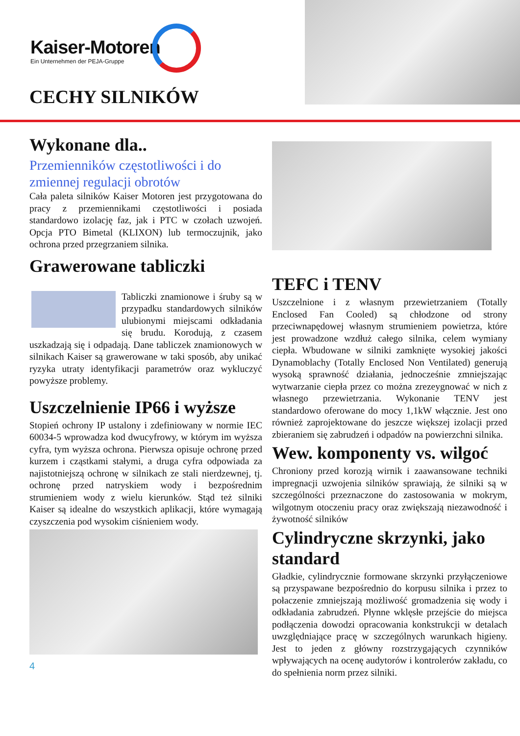Kaiser-Motoren
Ein Unternehmen der PEJA-Gruppe
CECHY SILNIKÓW
Wykonane dla..
Przemienników częstotliwości i do zmiennej regulacji obrotów
Cała paleta silników Kaiser Motoren jest przygotowana do pracy z przemiennikami częstotliwości i posiada standardowo izolację faz, jak i PTC w czołach uzwojeń. Opcja PTO Bimetal (KLIXON) lub termoczujnik, jako ochrona przed przegrzaniem silnika.
Grawerowane tabliczki
Tabliczki znamionowe i śruby są w przypadku standardowych silników ulubionymi miejscami odkładania się brudu. Korodują, z czasem uszkadzają się i odpadają. Dane tabliczek znamionowych w silnikach Kaiser są grawerowane w taki sposób, aby unikać ryzyka utraty identyfikacji parametrów oraz wykluczyć powyższe problemy.
Uszczelnienie IP66 i wyższe
Stopień ochrony IP ustalony i zdefiniowany w normie IEC 60034-5 wprowadza kod dwucyfrowy, w którym im wyższa cyfra, tym wyższa ochrona. Pierwsza opisuje ochronę przed kurzem i cząstkami stałymi, a druga cyfra odpowiada za najistotniejszą ochronę w silnikach ze stali nierdzewnej, tj. ochronę przed natryskiem wody i bezpośrednim strumieniem wody z wielu kierunków. Stąd też silniki Kaiser są idealne do wszystkich aplikacji, które wymagają czyszczenia pod wysokim ciśnieniem wody.
4
TEFC i TENV
Uszczelnione i z własnym przewietrzaniem (Totally Enclosed Fan Cooled) są chłodzone od strony przeciwnapędowej własnym strumieniem powietrza, które jest prowadzone wzdłuż całego silnika, celem wymiany ciepła. Wbudowane w silniki zamknięte wysokiej jakości Dynamoblachy (Totally Enclosed Non Ventilated) generują wysoką sprawność działania, jednocześnie zmniejszając wytwarzanie ciepła przez co można zrezeygnować w nich z własnego przewietrzania. Wykonanie TENV jest standardowo oferowane do mocy 1,1kW włącznie. Jest ono również zaprojektowane do jeszcze większej izolacji przed zbieraniem się zabrudzeń i odpadów na powierzchni silnika.
Wew. komponenty vs. wilgoć
Chroniony przed korozją wirnik i zaawansowane techniki impregnacji uzwojenia silników sprawiają, że silniki są w szczególności przeznaczone do zastosowania w mokrym, wilgotnym otoczeniu pracy oraz zwiększają niezawodność i żywotność silników
Cylindryczne skrzynki, jako standard
Gładkie, cylindrycznie formowane skrzynki przyłączeniowe są przyspawane bezpośrednio do korpusu silnika i przez to połaczenie zmniejszają możliwość gromadzenia się wody i odkładania zabrudzeń. Płynne wklęsłe przejście do miejsca podłączenia dowodzi opracowania konkstrukcji w detalach uwzględniające pracę w szczególnych warunkach higieny. Jest to jeden z główny rozstrzygających czynników wpływających na ocenę audytorów i kontrolerów zakładu, co do spełnienia norm przez silniki.